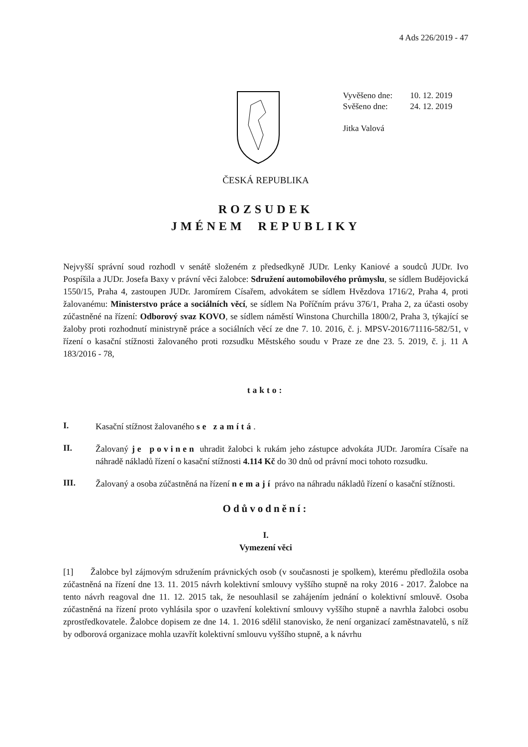4 Ads 226/2019 - 47
Vyvěšeno dne: 10. 12. 2019
Svěšeno dne: 24. 12. 2019
Jitka Valová
ČESKÁ REPUBLIKA
ROZSUDEK
JMÉNEM REPUBLIKY
Nejvyšší správní soud rozhodl v senátě složeném z předsedkyně JUDr. Lenky Kaniové a soudců JUDr. Ivo Pospíšila a JUDr. Josefa Baxy v právní věci žalobce: Sdružení automobilového průmyslu, se sídlem Budějovická 1550/15, Praha 4, zastoupen JUDr. Jaromírem Císařem, advokátem se sídlem Hvězdova 1716/2, Praha 4, proti žalovanému: Ministerstvo práce a sociálních věcí, se sídlem Na Poříčním právu 376/1, Praha 2, za účasti osoby zúčastněné na řízení: Odborový svaz KOVO, se sídlem náměstí Winstona Churchilla 1800/2, Praha 3, týkající se žaloby proti rozhodnutí ministryně práce a sociálních věcí ze dne 7. 10. 2016, č. j. MPSV-2016/71116-582/51, v řízení o kasační stížnosti žalovaného proti rozsudku Městského soudu v Praze ze dne 23. 5. 2019, č. j. 11 A 183/2016 - 78,
takto:
I.
Kasační stížnost žalovaného se zamítá.
II.
Žalovaný je povinen uhradit žalobci k rukám jeho zástupce advokáta JUDr. Jaromíra Císaře na náhradě nákladů řízení o kasační stížnosti 4.114 Kč do 30 dnů od právní moci tohoto rozsudku.
III.
Žalovaný a osoba zúčastněná na řízení nemají právo na náhradu nákladů řízení o kasační stížnosti.
Odůvodnění:
I.
Vymezení věci
[1] Žalobce byl zájmovým sdružením právnických osob (v současnosti je spolkem), kterému předložila osoba zúčastněná na řízení dne 13. 11. 2015 návrh kolektivní smlouvy vyššího stupně na roky 2016 - 2017. Žalobce na tento návrh reagoval dne 11. 12. 2015 tak, že nesouhlasil se zahájením jednání o kolektivní smlouvě. Osoba zúčastněná na řízení proto vyhlásila spor o uzavření kolektivní smlouvy vyššího stupně a navrhla žalobci osobu zprostředkovatele. Žalobce dopisem ze dne 14. 1. 2016 sdělil stanovisko, že není organizací zaměstnavatelů, s níž by odborová organizace mohla uzavřít kolektivní smlouvu vyššího stupně, a k návrhu